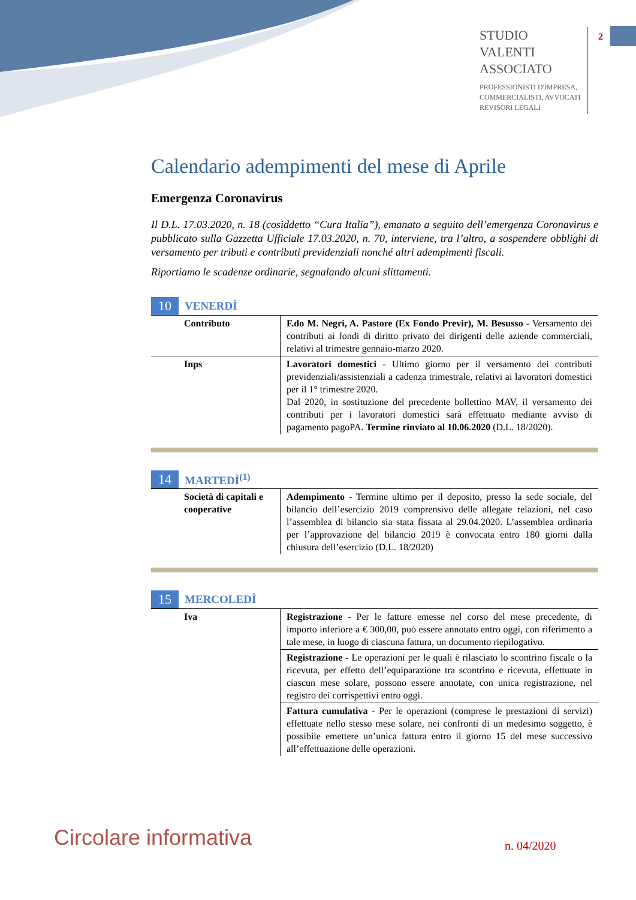STUDIO
VALENTI
ASSOCIATO
PROFESSIONISTI D'IMPRESA,
COMMERCIALISTI, AVVOCATI
REVISORI LEGALI
2
Calendario adempimenti del mese di Aprile
Emergenza Coronavirus
Il D.L. 17.03.2020, n. 18 (cosiddetto “Cura Italia”), emanato a seguito dell’emergenza Coronavirus e pubblicato sulla Gazzetta Ufficiale 17.03.2020, n. 70, interviene, tra l’altro, a sospendere obblighi di versamento per tributi e contributi previdenziali nonché altri adempimenti fiscali.
Riportiamo le scadenze ordinarie, segnalando alcuni slittamenti.
10 VENERDÌ
| Contributo | F.do M. Negri, A. Pastore (Ex Fondo Previr), M. Besusso - Versamento dei contributi ai fondi di diritto privato dei dirigenti delle aziende commerciali, relativi al trimestre gennaio-marzo 2020. |
| Inps | Lavoratori domestici - Ultimo giorno per il versamento dei contributi previdenziali/assistenziali a cadenza trimestrale, relativi ai lavoratori domestici per il 1° trimestre 2020. Dal 2020, in sostituzione del precedente bollettino MAV, il versamento dei contributi per i lavoratori domestici sarà effettuato mediante avviso di pagamento pagoPA. Termine rinviato al 10.06.2020 (D.L. 18/2020). |
14 MARTEDÌ<sup>(1)</sup>
| Società di capitali e cooperative | Adempimento - Termine ultimo per il deposito, presso la sede sociale, del bilancio dell’esercizio 2019 comprensivo delle allegate relazioni, nel caso l’assemblea di bilancio sia stata fissata al 29.04.2020. L’assemblea ordinaria per l’approvazione del bilancio 2019 è convocata entro 180 giorni dalla chiusura dell’esercizio (D.L. 18/2020) |
15 MERCOLEDÌ
| Iva | Registrazione - Per le fatture emesse nel corso del mese precedente, di importo inferiore a € 300,00, può essere annotato entro oggi, con riferimento a tale mese, in luogo di ciascuna fattura, un documento riepilogativo. |
| | Registrazione - Le operazioni per le quali è rilasciato lo scontrino fiscale o la ricevuta, per effetto dell’equiparazione tra scontrino e ricevuta, effettuate in ciascun mese solare, possono essere annotate, con unica registrazione, nel registro dei corrispettivi entro oggi. |
| | Fattura cumulativa - Per le operazioni (comprese le prestazioni di servizi) effettuate nello stesso mese solare, nei confronti di un medesimo soggetto, è possibile emettere un’unica fattura entro il giorno 15 del mese successivo all’effettuazione delle operazioni. |
Circolare informativa n. 04/2020